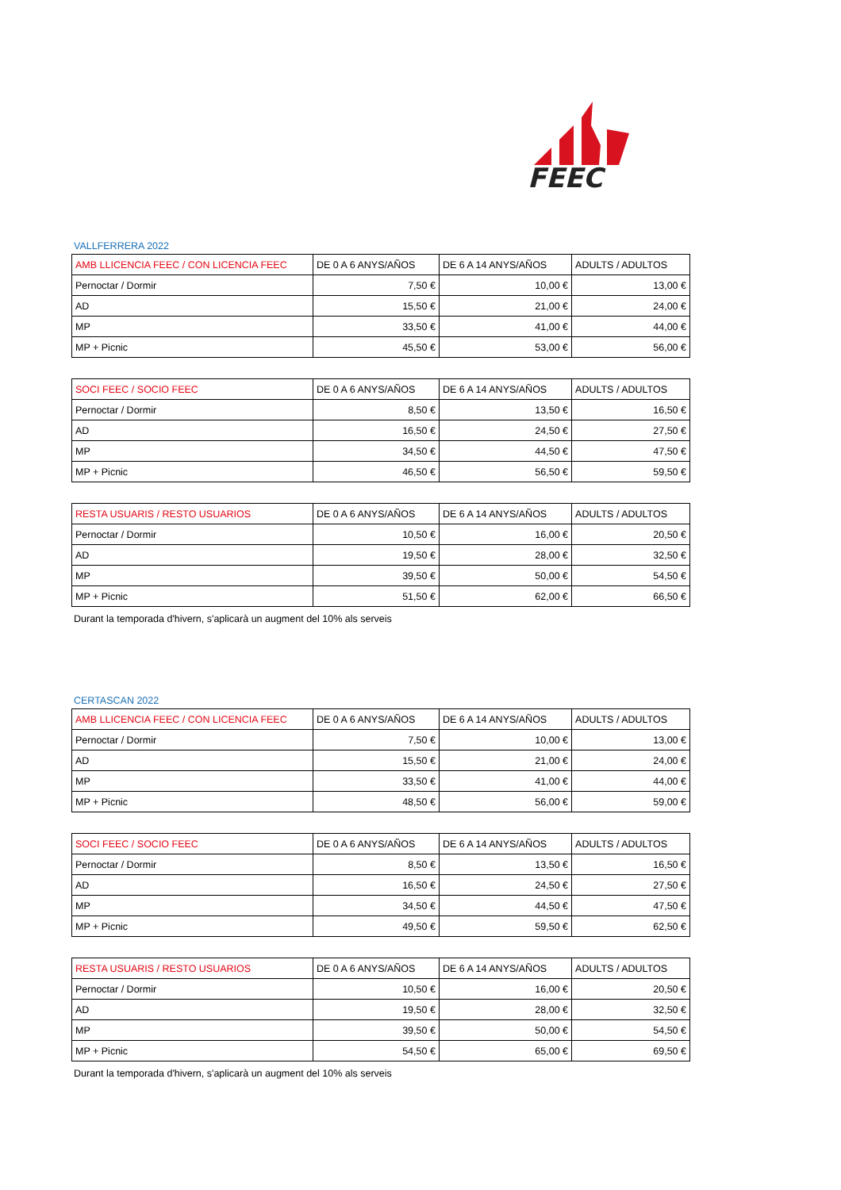FEEC
VALLFERRERA 2022
| AMB LLICENCIA FEEC / CON LICENCIA FEEC | DE 0 A 6 ANYS/AÑOS | DE 6 A 14 ANYS/AÑOS | ADULTS / ADULTOS |
| Pernoctar / Dormir | 7,50 € | 10,00 € | 13,00 € |
| AD | 15,50 € | 21,00 € | 24,00 € |
| MP | 33,50 € | 41,00 € | 44,00 € |
| MP + Picnic | 45,50 € | 53,00 € | 56,00 € |
| SOCI FEEC / SOCIO FEEC | DE 0 A 6 ANYS/AÑOS | DE 6 A 14 ANYS/AÑOS | ADULTS / ADULTOS |
| Pernoctar / Dormir | 8,50 € | 13,50 € | 16,50 € |
| AD | 16,50 € | 24,50 € | 27,50 € |
| MP | 34,50 € | 44,50 € | 47,50 € |
| MP + Picnic | 46,50 € | 56,50 € | 59,50 € |
| RESTA USUARIS / RESTO USUARIOS | DE 0 A 6 ANYS/AÑOS | DE 6 A 14 ANYS/AÑOS | ADULTS / ADULTOS |
| Pernoctar / Dormir | 10,50 € | 16,00 € | 20,50 € |
| AD | 19,50 € | 28,00 € | 32,50 € |
| MP | 39,50 € | 50,00 € | 54,50 € |
| MP + Picnic | 51,50 € | 62,00 € | 66,50 € |
Durant la temporada d'hivern, s'aplicarà un augment del 10% als serveis
CERTASCAN 2022
| AMB LLICENCIA FEEC / CON LICENCIA FEEC | DE 0 A 6 ANYS/AÑOS | DE 6 A 14 ANYS/AÑOS | ADULTS / ADULTOS |
| Pernoctar / Dormir | 7,50 € | 10,00 € | 13,00 € |
| AD | 15,50 € | 21,00 € | 24,00 € |
| MP | 33,50 € | 41,00 € | 44,00 € |
| MP + Picnic | 48,50 € | 56,00 € | 59,00 € |
| SOCI FEEC / SOCIO FEEC | DE 0 A 6 ANYS/AÑOS | DE 6 A 14 ANYS/AÑOS | ADULTS / ADULTOS |
| Pernoctar / Dormir | 8,50 € | 13,50 € | 16,50 € |
| AD | 16,50 € | 24,50 € | 27,50 € |
| MP | 34,50 € | 44,50 € | 47,50 € |
| MP + Picnic | 49,50 € | 59,50 € | 62,50 € |
| RESTA USUARIS / RESTO USUARIOS | DE 0 A 6 ANYS/AÑOS | DE 6 A 14 ANYS/AÑOS | ADULTS / ADULTOS |
| Pernoctar / Dormir | 10,50 € | 16,00 € | 20,50 € |
| AD | 19,50 € | 28,00 € | 32,50 € |
| MP | 39,50 € | 50,00 € | 54,50 € |
| MP + Picnic | 54,50 € | 65,00 € | 69,50 € |
Durant la temporada d'hivern, s'aplicarà un augment del 10% als serveis